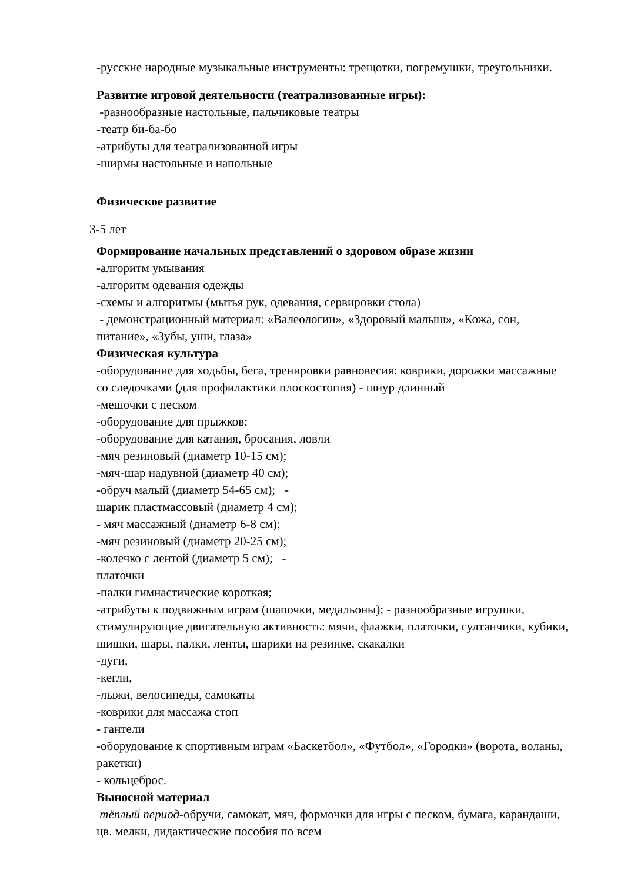-русские народные музыкальные инструменты: трещотки, погремушки, треугольники.
Развитие игровой деятельности (театрализованные игры):
-разнообразные настольные, пальчиковые театры
-театр би-ба-бо
-атрибуты для театрализованной игры
-ширмы настольные и напольные
Физическое развитие
3-5 лет
Формирование начальных представлений о здоровом образе жизни
-алгоритм умывания
-алгоритм одевания одежды
-схемы и алгоритмы (мытья рук, одевания, сервировки стола)
- демонстрационный материал: «Валеологии», «Здоровый малыш», «Кожа, сон, питание», «Зубы, уши, глаза»
Физическая культура
-оборудование для ходьбы, бега, тренировки равновесия: коврики, дорожки массажные со следочками (для профилактики плоскостопия) - шнур длинный
-мешочки с песком
-оборудование для прыжков:
-оборудование для катания, бросания, ловли
-мяч резиновый (диаметр 10-15 см);
-мяч-шар надувной (диаметр 40 см);
-обруч малый (диаметр 54-65 см); -
шарик пластмассовый (диаметр 4 см);
- мяч массажный (диаметр 6-8 см):
-мяч резиновый (диаметр 20-25 см);
-колечко с лентой (диаметр 5 см); -
платочки
-палки гимнастические короткая;
-атрибуты к подвижным играм (шапочки, медальоны); - разнообразные игрушки, стимулирующие двигательную активность: мячи, флажки, платочки, султанчики, кубики, шишки, шары, палки, ленты, шарики на резинке, скакалки
-дуги,
-кегли,
-лыжи, велосипеды, самокаты
-коврики для массажа стоп
- гантели
-оборудование к спортивным играм «Баскетбол», «Футбол», «Городки» (ворота, воланы, ракетки)
- кольцеброс.
Выносной материал
тёплый период-обручи, самокат, мяч, формочки для игры с песком, бумага, карандаши, цв. мелки, дидактические пособия по всем